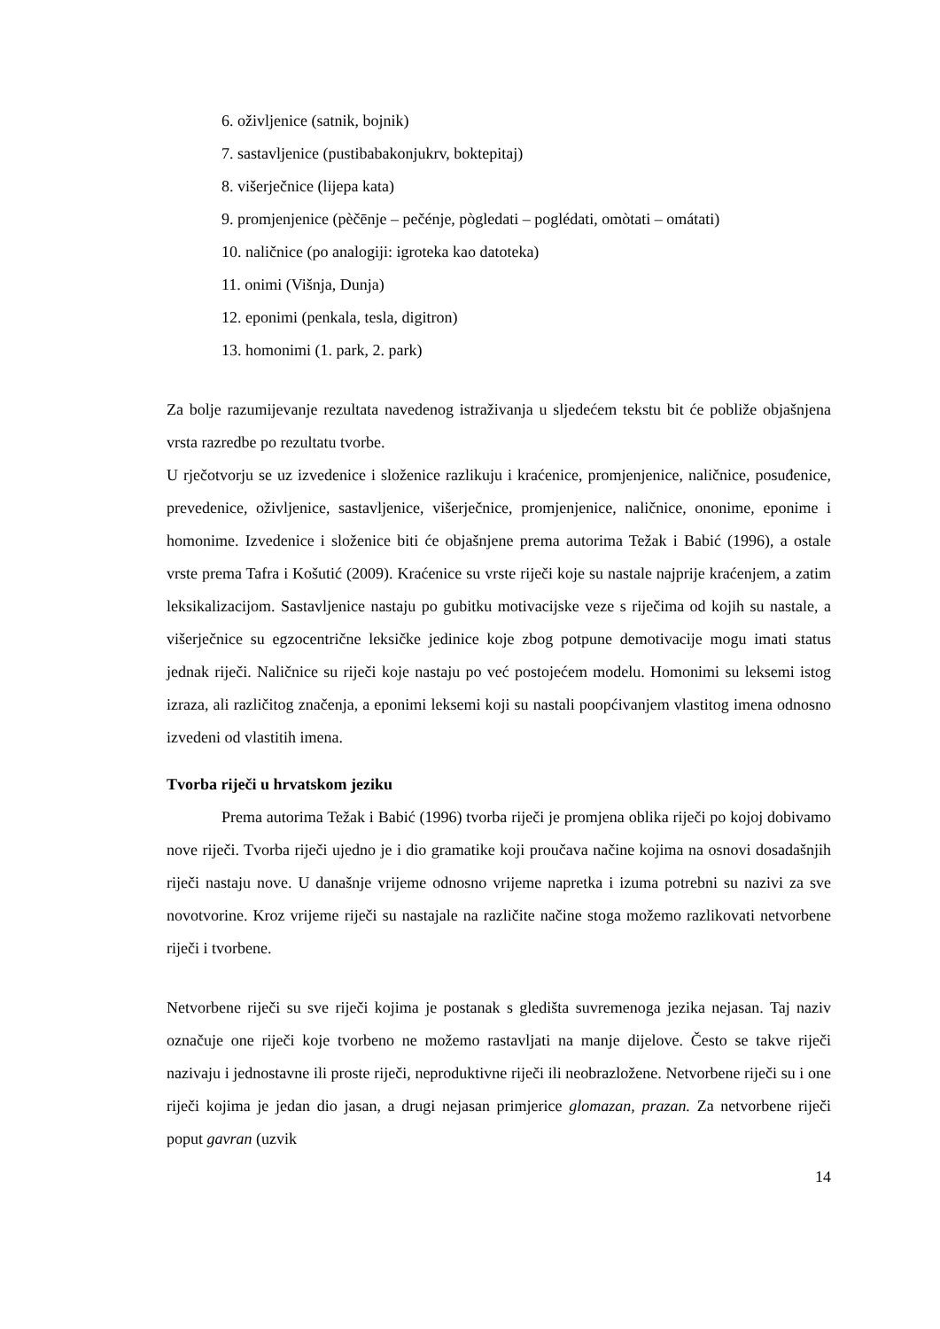6. oživljenice (satnik, bojnik)
7. sastavljenice (pustibabakonjukrv, boktepitaj)
8. višerječnice (lijepa kata)
9. promjenjenice (pèčēnje – pečénje, pògledati – poglédati, omòtati – omátati)
10. naličnice (po analogiji: igroteka kao datoteka)
11. onimi (Višnja, Dunja)
12. eponimi (penkala, tesla, digitron)
13. homonimi (1. park, 2. park)
Za bolje razumijevanje rezultata navedenog istraživanja u sljedećem tekstu bit će pobliže objašnjena vrsta razredbe po rezultatu tvorbe.
U rječotvorju se uz izvedenice i složenice razlikuju i kraćenice, promjenjenice, naličnice, posuđenice, prevedenice, oživljenice, sastavljenice, višerječnice, promjenjenice, naličnice, ononime, eponime i homonime. Izvedenice i složenice biti će objašnjene prema autorima Težak i Babić (1996), a ostale vrste prema Tafra i Košutić (2009). Kraćenice su vrste riječi koje su nastale najprije kraćenjem, a zatim leksikalizacijom. Sastavljenice nastaju po gubitku motivacijske veze s riječima od kojih su nastale, a višerječnice su egzocentrične leksičke jedinice koje zbog potpune demotivacije mogu imati status jednak riječi. Naličnice su riječi koje nastaju po već postojećem modelu. Homonimi su leksemi istog izraza, ali različitog značenja, a eponimi leksemi koji su nastali poopćivanjem vlastitog imena odnosno izvedeni od vlastitih imena.
Tvorba riječi u hrvatskom jeziku
Prema autorima Težak i Babić (1996) tvorba riječi je promjena oblika riječi po kojoj dobivamo nove riječi. Tvorba riječi ujedno je i dio gramatike koji proučava načine kojima na osnovi dosadašnjih riječi nastaju nove. U današnje vrijeme odnosno vrijeme napretka i izuma potrebni su nazivi za sve novotvorine. Kroz vrijeme riječi su nastajale na različite načine stoga možemo razlikovati netvorbene riječi i tvorbene.
Netvorbene riječi su sve riječi kojima je postanak s gledišta suvremenoga jezika nejasan. Taj naziv označuje one riječi koje tvorbeno ne možemo rastavljati na manje dijelove. Često se takve riječi nazivaju i jednostavne ili proste riječi, neproduktivne riječi ili neobrazložene. Netvorbene riječi su i one riječi kojima je jedan dio jasan, a drugi nejasan primjerice glomazan, prazan. Za netvorbene riječi poput gavran (uzvik
14